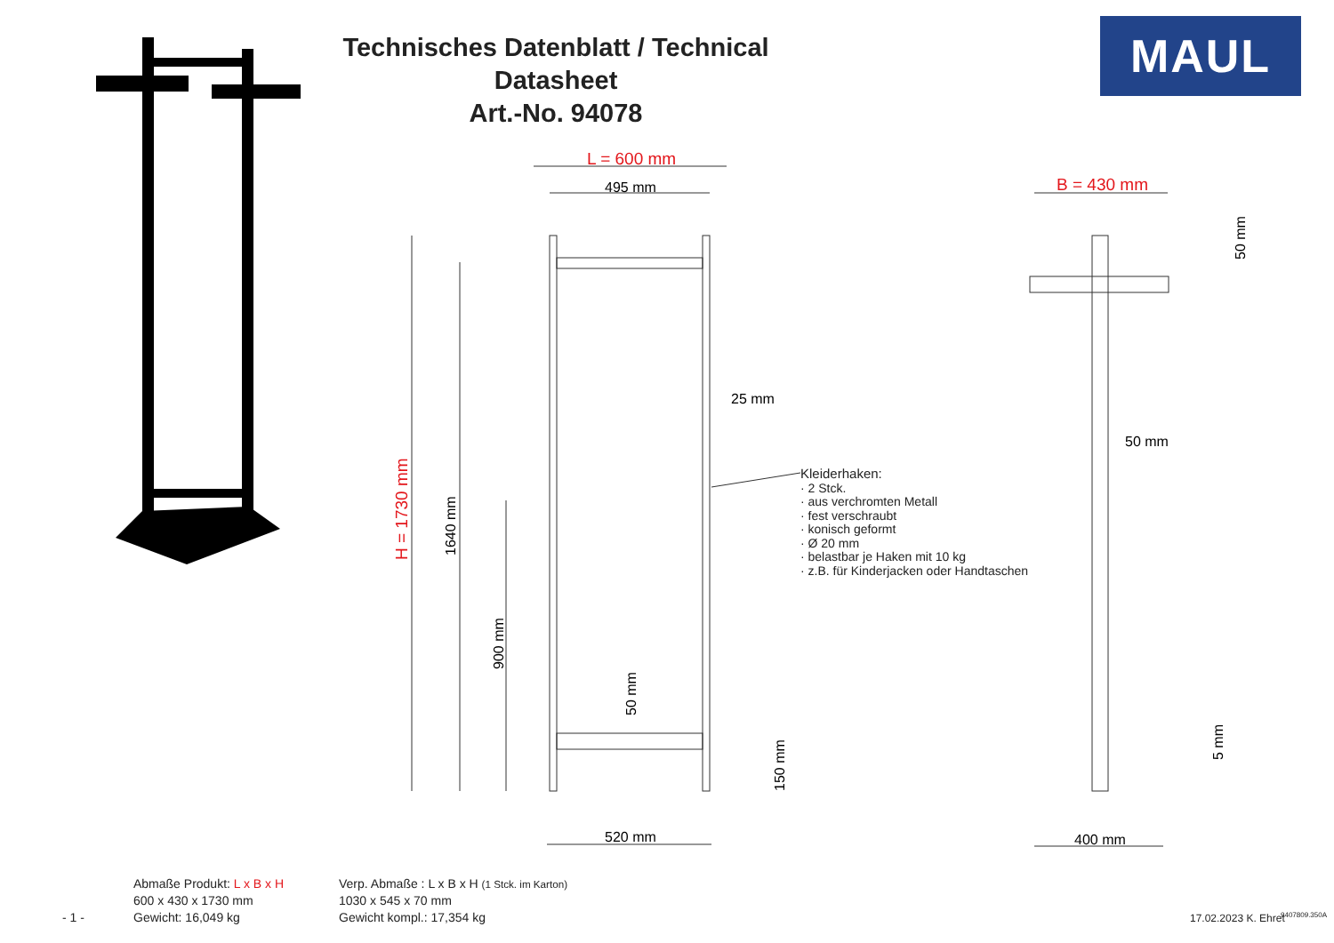Technisches Datenblatt / Technical Datasheet
Art.-No. 94078
MAUL
L = 600 mm
495 mm
25 mm
520 mm
B = 430 mm
50 mm
400 mm
H = 1730 mm
1640 mm
900 mm
50 mm
150 mm
50 mm
5 mm
Kleiderhaken:
· 2 Stck.
· aus verchromten Metall
· fest verschraubt
· konisch geformt
· Ø 20 mm
· belastbar je Haken mit 10 kg
· z.B. für Kinderjacken oder Handtaschen
- 1 -
Abmaße Produkt: L x B x H
600 x 430 x 1730 mm
Gewicht: 16,049 kg
Verp. Abmaße : L x B x H (1 Stck. im Karton)
1030 x 545 x 70 mm
Gewicht kompl.: 17,354 kg
17.02.2023 K. Ehret 9407809.350A